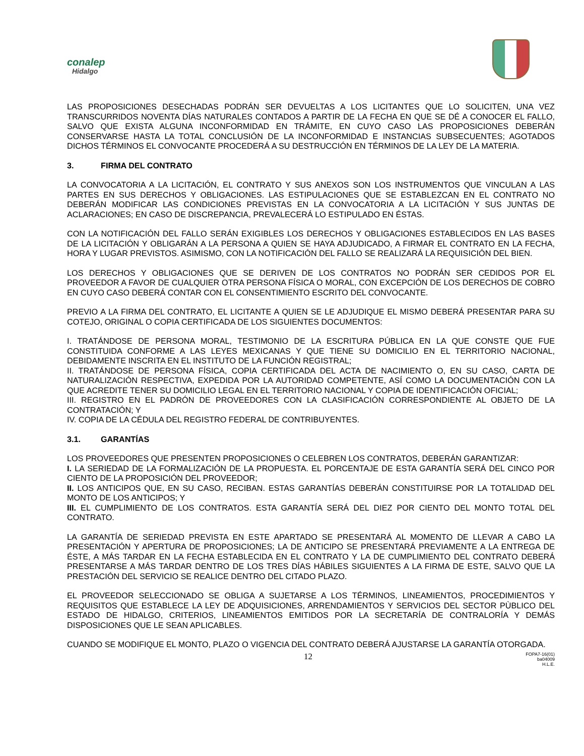conalep
Hidalgo
LAS PROPOSICIONES DESECHADAS PODRÁN SER DEVUELTAS A LOS LICITANTES QUE LO SOLICITEN, UNA VEZ TRANSCURRIDOS NOVENTA DÍAS NATURALES CONTADOS A PARTIR DE LA FECHA EN QUE SE DÉ A CONOCER EL FALLO, SALVO QUE EXISTA ALGUNA INCONFORMIDAD EN TRÁMITE, EN CUYO CASO LAS PROPOSICIONES DEBERÁN CONSERVARSE HASTA LA TOTAL CONCLUSIÓN DE LA INCONFORMIDAD E INSTANCIAS SUBSECUENTES; AGOTADOS DICHOS TÉRMINOS EL CONVOCANTE PROCEDERÁ A SU DESTRUCCIÓN EN TÉRMINOS DE LA LEY DE LA MATERIA.
3. FIRMA DEL CONTRATO
LA CONVOCATORIA A LA LICITACIÓN, EL CONTRATO Y SUS ANEXOS SON LOS INSTRUMENTOS QUE VINCULAN A LAS PARTES EN SUS DERECHOS Y OBLIGACIONES. LAS ESTIPULACIONES QUE SE ESTABLEZCAN EN EL CONTRATO NO DEBERÁN MODIFICAR LAS CONDICIONES PREVISTAS EN LA CONVOCATORIA A LA LICITACIÓN Y SUS JUNTAS DE ACLARACIONES; EN CASO DE DISCREPANCIA, PREVALECERÁ LO ESTIPULADO EN ÉSTAS.
CON LA NOTIFICACIÓN DEL FALLO SERÁN EXIGIBLES LOS DERECHOS Y OBLIGACIONES ESTABLECIDOS EN LAS BASES DE LA LICITACIÓN Y OBLIGARÁN A LA PERSONA A QUIEN SE HAYA ADJUDICADO, A FIRMAR EL CONTRATO EN LA FECHA, HORA Y LUGAR PREVISTOS. ASIMISMO, CON LA NOTIFICACIÓN DEL FALLO SE REALIZARÁ LA REQUISICIÓN DEL BIEN.
LOS DERECHOS Y OBLIGACIONES QUE SE DERIVEN DE LOS CONTRATOS NO PODRÁN SER CEDIDOS POR EL PROVEEDOR A FAVOR DE CUALQUIER OTRA PERSONA FÍSICA O MORAL, CON EXCEPCIÓN DE LOS DERECHOS DE COBRO EN CUYO CASO DEBERÁ CONTAR CON EL CONSENTIMIENTO ESCRITO DEL CONVOCANTE.
PREVIO A LA FIRMA DEL CONTRATO, EL LICITANTE A QUIEN SE LE ADJUDIQUE EL MISMO DEBERÁ PRESENTAR PARA SU COTEJO, ORIGINAL O COPIA CERTIFICADA DE LOS SIGUIENTES DOCUMENTOS:
I. TRATÁNDOSE DE PERSONA MORAL, TESTIMONIO DE LA ESCRITURA PÚBLICA EN LA QUE CONSTE QUE FUE CONSTITUIDA CONFORME A LAS LEYES MEXICANAS Y QUE TIENE SU DOMICILIO EN EL TERRITORIO NACIONAL, DEBIDAMENTE INSCRITA EN EL INSTITUTO DE LA FUNCIÓN REGISTRAL;
II. TRATÁNDOSE DE PERSONA FÍSICA, COPIA CERTIFICADA DEL ACTA DE NACIMIENTO O, EN SU CASO, CARTA DE NATURALIZACIÓN RESPECTIVA, EXPEDIDA POR LA AUTORIDAD COMPETENTE, ASÍ COMO LA DOCUMENTACIÓN CON LA QUE ACREDITE TENER SU DOMICILIO LEGAL EN EL TERRITORIO NACIONAL Y COPIA DE IDENTIFICACIÓN OFICIAL;
III. REGISTRO EN EL PADRÓN DE PROVEEDORES CON LA CLASIFICACIÓN CORRESPONDIENTE AL OBJETO DE LA CONTRATACIÓN; Y
IV. COPIA DE LA CÉDULA DEL REGISTRO FEDERAL DE CONTRIBUYENTES.
3.1. GARANTÍAS
LOS PROVEEDORES QUE PRESENTEN PROPOSICIONES O CELEBREN LOS CONTRATOS, DEBERÁN GARANTIZAR:
I. LA SERIEDAD DE LA FORMALIZACIÓN DE LA PROPUESTA. EL PORCENTAJE DE ESTA GARANTÍA SERÁ DEL CINCO POR CIENTO DE LA PROPOSICIÓN DEL PROVEEDOR;
II. LOS ANTICIPOS QUE, EN SU CASO, RECIBAN. ESTAS GARANTÍAS DEBERÁN CONSTITUIRSE POR LA TOTALIDAD DEL MONTO DE LOS ANTICIPOS; Y
III. EL CUMPLIMIENTO DE LOS CONTRATOS. ESTA GARANTÍA SERÁ DEL DIEZ POR CIENTO DEL MONTO TOTAL DEL CONTRATO.
LA GARANTÍA DE SERIEDAD PREVISTA EN ESTE APARTADO SE PRESENTARÁ AL MOMENTO DE LLEVAR A CABO LA PRESENTACIÓN Y APERTURA DE PROPOSICIONES; LA DE ANTICIPO SE PRESENTARÁ PREVIAMENTE A LA ENTREGA DE ÉSTE, A MÁS TARDAR EN LA FECHA ESTABLECIDA EN EL CONTRATO Y LA DE CUMPLIMIENTO DEL CONTRATO DEBERÁ PRESENTARSE A MÁS TARDAR DENTRO DE LOS TRES DÍAS HÁBILES SIGUIENTES A LA FIRMA DE ESTE, SALVO QUE LA PRESTACIÓN DEL SERVICIO SE REALICE DENTRO DEL CITADO PLAZO.
EL PROVEEDOR SELECCIONADO SE OBLIGA A SUJETARSE A LOS TÉRMINOS, LINEAMIENTOS, PROCEDIMIENTOS Y REQUISITOS QUE ESTABLECE LA LEY DE ADQUISICIONES, ARRENDAMIENTOS Y SERVICIOS DEL SECTOR PÙBLICO DEL ESTADO DE HIDALGO, CRITERIOS, LINEAMIENTOS EMITIDOS POR LA SECRETARÍA DE CONTRALORÍA Y DEMÁS DISPOSICIONES QUE LE SEAN APLICABLES.
CUANDO SE MODIFIQUE EL MONTO, PLAZO O VIGENCIA DEL CONTRATO DEBERÁ AJUSTARSE LA GARANTÍA OTORGADA.
12
FOPA7-16(01)
ba04009
H.L.E.